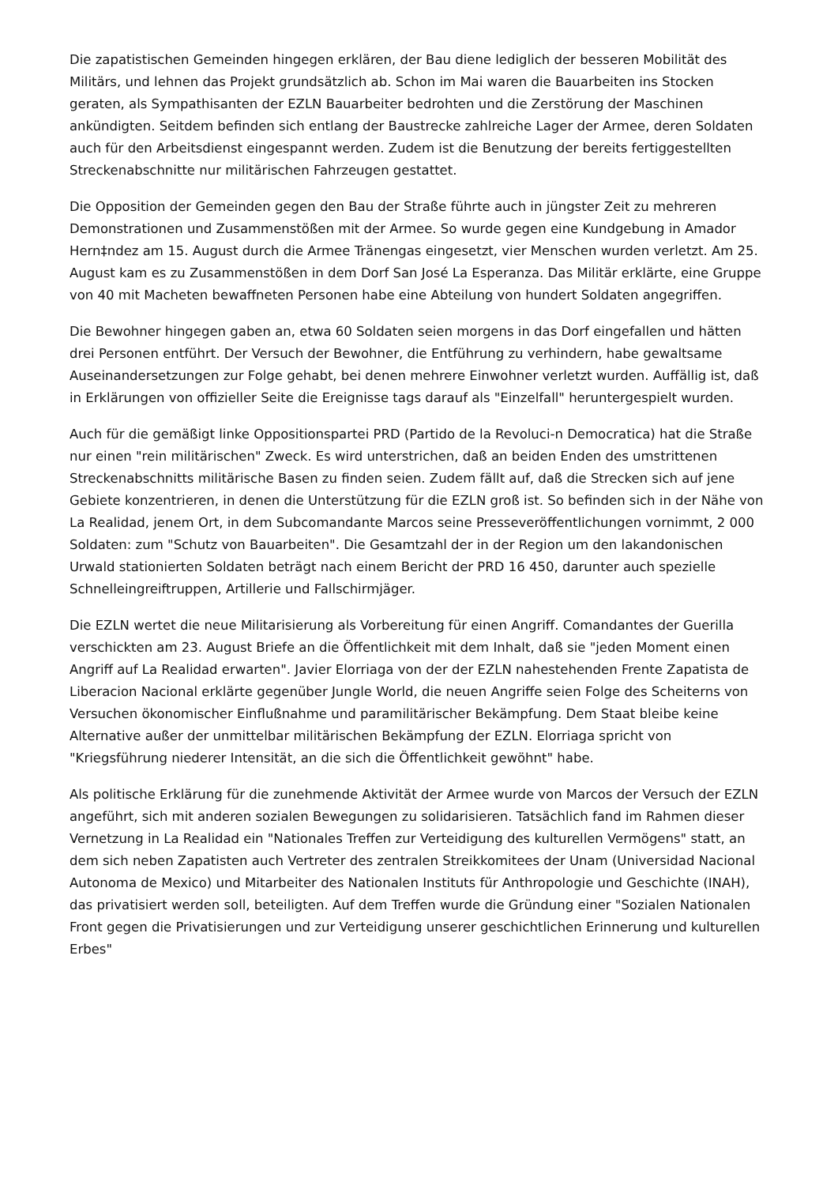Die zapatistischen Gemeinden hingegen erklären, der Bau diene lediglich der besseren Mobilität des Militärs, und lehnen das Projekt grundsätzlich ab. Schon im Mai waren die Bauarbeiten ins Stocken geraten, als Sympathisanten der EZLN Bauarbeiter bedrohten und die Zerstörung der Maschinen ankündigten. Seitdem befinden sich entlang der Baustrecke zahlreiche Lager der Armee, deren Soldaten auch für den Arbeitsdienst eingespannt werden. Zudem ist die Benutzung der bereits fertiggestellten Streckenabschnitte nur militärischen Fahrzeugen gestattet.
Die Opposition der Gemeinden gegen den Bau der Straße führte auch in jüngster Zeit zu mehreren Demonstrationen und Zusammenstößen mit der Armee. So wurde gegen eine Kundgebung in Amador Hern‡ndez am 15. August durch die Armee Tränengas eingesetzt, vier Menschen wurden verletzt. Am 25. August kam es zu Zusammenstößen in dem Dorf San José La Esperanza. Das Militär erklärte, eine Gruppe von 40 mit Macheten bewaffneten Personen habe eine Abteilung von hundert Soldaten angegriffen.
Die Bewohner hingegen gaben an, etwa 60 Soldaten seien morgens in das Dorf eingefallen und hätten drei Personen entführt. Der Versuch der Bewohner, die Entführung zu verhindern, habe gewaltsame Auseinandersetzungen zur Folge gehabt, bei denen mehrere Einwohner verletzt wurden. Auffällig ist, daß in Erklärungen von offizieller Seite die Ereignisse tags darauf als "Einzelfall" heruntergespielt wurden.
Auch für die gemäßigt linke Oppositionspartei PRD (Partido de la Revoluci-n Democratica) hat die Straße nur einen "rein militärischen" Zweck. Es wird unterstrichen, daß an beiden Enden des umstrittenen Streckenabschnitts militärische Basen zu finden seien. Zudem fällt auf, daß die Strecken sich auf jene Gebiete konzentrieren, in denen die Unterstützung für die EZLN groß ist. So befinden sich in der Nähe von La Realidad, jenem Ort, in dem Subcomandante Marcos seine Presseveröffentlichungen vornimmt, 2 000 Soldaten: zum "Schutz von Bauarbeiten". Die Gesamtzahl der in der Region um den lakandonischen Urwald stationierten Soldaten beträgt nach einem Bericht der PRD 16 450, darunter auch spezielle Schnelleingreiftruppen, Artillerie und Fallschirmjäger.
Die EZLN wertet die neue Militarisierung als Vorbereitung für einen Angriff. Comandantes der Guerilla verschickten am 23. August Briefe an die Öffentlichkeit mit dem Inhalt, daß sie "jeden Moment einen Angriff auf La Realidad erwarten". Javier Elorriaga von der der EZLN nahestehenden Frente Zapatista de Liberacion Nacional erklärte gegenüber Jungle World, die neuen Angriffe seien Folge des Scheiterns von Versuchen ökonomischer Einflußnahme und paramilitärischer Bekämpfung. Dem Staat bleibe keine Alternative außer der unmittelbar militärischen Bekämpfung der EZLN. Elorriaga spricht von "Kriegsführung niederer Intensität, an die sich die Öffentlichkeit gewöhnt" habe.
Als politische Erklärung für die zunehmende Aktivität der Armee wurde von Marcos der Versuch der EZLN angeführt, sich mit anderen sozialen Bewegungen zu solidarisieren. Tatsächlich fand im Rahmen dieser Vernetzung in La Realidad ein "Nationales Treffen zur Verteidigung des kulturellen Vermögens" statt, an dem sich neben Zapatisten auch Vertreter des zentralen Streikkomitees der Unam (Universidad Nacional Autonoma de Mexico) und Mitarbeiter des Nationalen Instituts für Anthropologie und Geschichte (INAH), das privatisiert werden soll, beteiligten. Auf dem Treffen wurde die Gründung einer "Sozialen Nationalen Front gegen die Privatisierungen und zur Verteidigung unserer geschichtlichen Erinnerung und kulturellen Erbes"